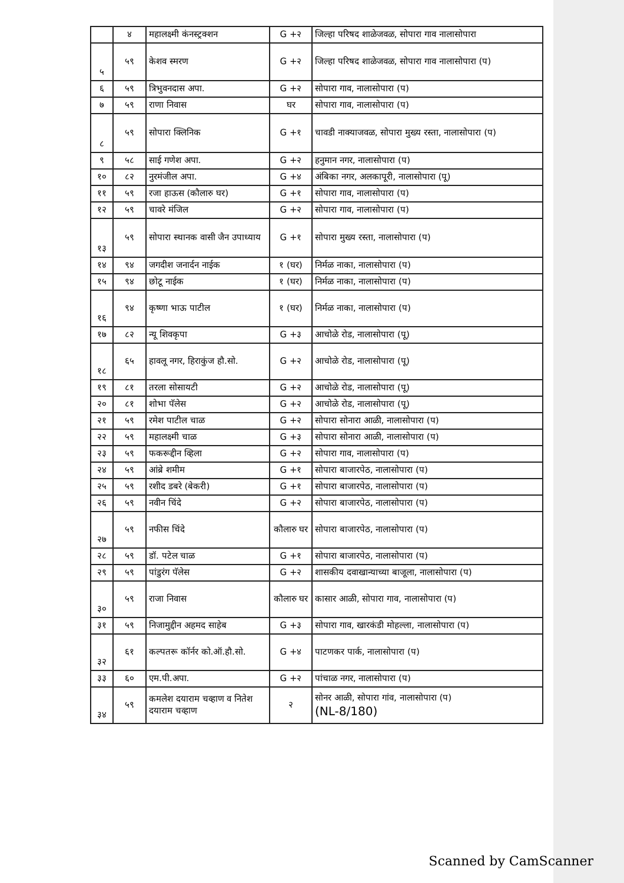| | ४ | महालक्ष्मी कंनस्ट्रक्शन | G +२ | जिल्हा परिषद शाळेजवळ, सोपारा गाव नालासोपारा |
| ५ | ५९ | केशव स्मरण | G +२ | जिल्हा परिषद शाळेजवळ, सोपारा गाव नालासोपारा (प) |
| ६ | ५९ | त्रिभुवनदास अपा. | G +२ | सोपारा गाव, नालासोपारा (प) |
| ७ | ५९ | राणा निवास | घर | सोपारा गाव, नालासोपारा (प) |
| ८ | ५९ | सोपारा क्लिनिक | G +१ | चावडी नाक्याजवळ, सोपारा मुख्य रस्ता, नालासोपारा (प) |
| ९ | ५८ | साई गणेश अपा. | G +२ | हनुमान नगर, नालासोपारा (प) |
| १० | ८२ | नुरमंजील अपा. | G +४ | अंबिका नगर, अलकापूरी, नालासोपारा (पू) |
| ११ | ५९ | रजा हाऊस (कौलारु घर) | G +१ | सोपारा गाव, नालासोपारा (प) |
| १२ | ५९ | चावरे मंजिल | G +२ | सोपारा गाव, नालासोपारा (प) |
| १३ | ५९ | सोपारा स्थानक वासी जैन उपाध्याय | G +१ | सोपारा मुख्य रस्ता, नालासोपारा (प) |
| १४ | ९४ | जगदीश जनार्दन नाईक | १ (घर) | निर्मळ नाका, नालासोपारा (प) |
| १५ | ९४ | छोटू नाईक | १ (घर) | निर्मळ नाका, नालासोपारा (प) |
| १६ | ९४ | कृष्णा भाऊ पाटील | १ (घर) | निर्मळ नाका, नालासोपारा (प) |
| १७ | ८२ | न्यू शिवकृपा | G +३ | आचोळे रोड, नालासोपारा (पू) |
| १८ | ६५ | हावलू नगर, हिराकुंज हौ.सो. | G +२ | आचोळे रोड, नालासोपारा (पू) |
| १९ | ८१ | तरला सोसायटी | G +२ | आचोळे रोड, नालासोपारा (पू) |
| २० | ८१ | शोभा पॅलेस | G +२ | आचोळे रोड, नालासोपारा (पू) |
| २१ | ५९ | रमेश पाटील चाळ | G +२ | सोपारा सोनारा आळी, नालासोपारा (प) |
| २२ | ५९ | महालक्ष्मी चाळ | G +३ | सोपारा सोनारा आळी, नालासोपारा (प) |
| २३ | ५९ | फकरूद्दीन व्हिला | G +२ | सोपारा गाव, नालासोपारा (प) |
| २४ | ५९ | आंब्रे शमीम | G +१ | सोपारा बाजारपेठ, नालासोपारा (प) |
| २५ | ५९ | रशीद डबरे (बेकरी) | G +१ | सोपारा बाजारपेठ, नालासोपारा (प) |
| २६ | ५९ | नवीन चिंदे | G +२ | सोपारा बाजारपेठ, नालासोपारा (प) |
| २७ | ५९ | नफीस चिंदे | कौलारु घर | सोपारा बाजारपेठ, नालासोपारा (प) |
| २८ | ५९ | डॉ. पटेल चाळ | G +१ | सोपारा बाजारपेठ, नालासोपारा (प) |
| २९ | ५९ | पांडुरंग पॅलेस | G +२ | शासकीय दवाखान्याच्या बाजूला, नालासोपारा (प) |
| ३० | ५९ | राजा निवास | कौलारु घर | कासार आळी, सोपारा गाव, नालासोपारा (प) |
| ३१ | ५९ | निजामुद्दीन अहमद साहेब | G +३ | सोपारा गाव, खारकंडी मोहल्ला, नालासोपारा (प) |
| ३२ | ६१ | कल्पतरू कॉर्नर को.ऑ.हौ.सो. | G +४ | पाटणकर पार्क, नालासोपारा (प) |
| ३३ | ६० | एम.पी.अपा. | G +२ | पांचाळ नगर, नालासोपारा (प) |
| ३४ | ५९ | कमलेश दयाराम चव्हाण व नितेश दयाराम चव्हाण | २ | सोनर आळी, सोपारा गांव, नालासोपारा (प) (NL-8/180) |
Scanned by CamScanner